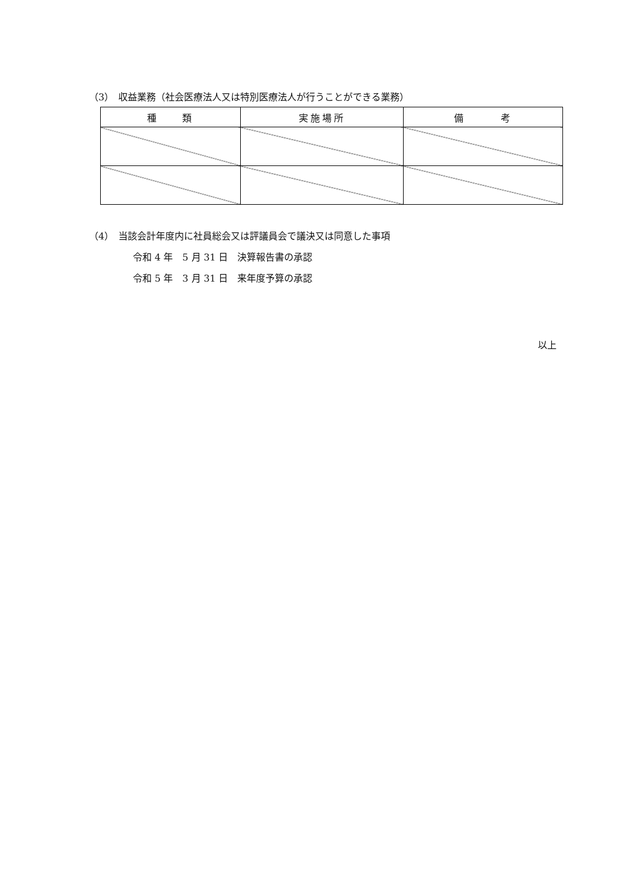（3）　収益業務（社会医療法人又は特別医療法人が行うことができる業務）
| 種 類 | 実施場所 | 備 考 |
| --- | --- | --- |
（4）　当該会計年度内に社員総会又は評議員会で議決又は同意した事項
令和 4 年　5 月 31 日　決算報告書の承認
令和 5 年　3 月 31 日　来年度予算の承認
以上